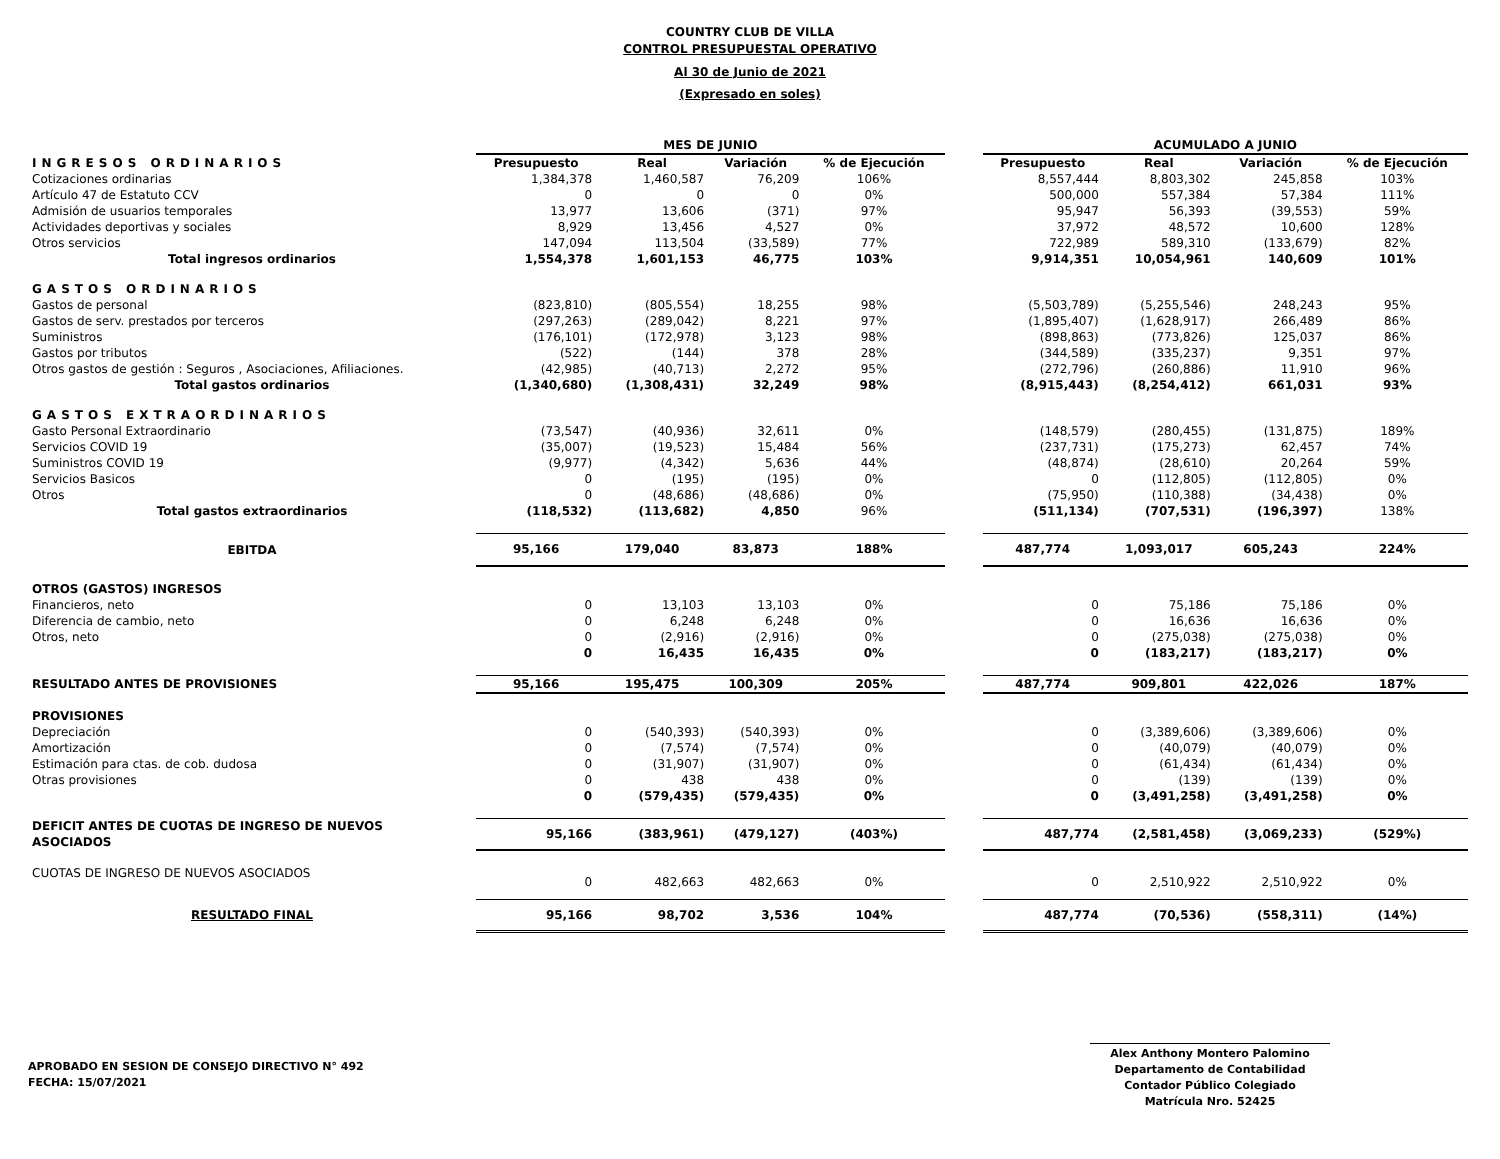COUNTRY CLUB DE VILLA
CONTROL PRESUPUESTAL OPERATIVO
Al 30 de Junio de 2021
(Expresado en soles)
| | MES DE JUNIO | | | | | ACUMULADO A JUNIO | | | |
| --- | --- | --- | --- | --- | --- | --- | --- | --- | --- |
| INGRESOS ORDINARIOS | Presupuesto | Real | Variación | % de Ejecución | | Presupuesto | Real | Variación | % de Ejecución |
| Cotizaciones ordinarias | 1,384,378 | 1,460,587 | 76,209 | 106% | | 8,557,444 | 8,803,302 | 245,858 | 103% |
| Artículo 47 de Estatuto CCV | 0 | 0 | 0 | 0% | | 500,000 | 557,384 | 57,384 | 111% |
| Admisión de usuarios temporales | 13,977 | 13,606 | (371) | 97% | | 95,947 | 56,393 | (39,553) | 59% |
| Actividades deportivas y sociales | 8,929 | 13,456 | 4,527 | 0% | | 37,972 | 48,572 | 10,600 | 128% |
| Otros servicios | 147,094 | 113,504 | (33,589) | 77% | | 722,989 | 589,310 | (133,679) | 82% |
| Total ingresos ordinarios | 1,554,378 | 1,601,153 | 46,775 | 103% | | 9,914,351 | 10,054,961 | 140,609 | 101% |
| GASTOS ORDINARIOS | | | | | | | | | |
| Gastos de personal | (823,810) | (805,554) | 18,255 | 98% | | (5,503,789) | (5,255,546) | 248,243 | 95% |
| Gastos de serv. prestados por terceros | (297,263) | (289,042) | 8,221 | 97% | | (1,895,407) | (1,628,917) | 266,489 | 86% |
| Suministros | (176,101) | (172,978) | 3,123 | 98% | | (898,863) | (773,826) | 125,037 | 86% |
| Gastos por tributos | (522) | (144) | 378 | 28% | | (344,589) | (335,237) | 9,351 | 97% |
| Otros gastos de gestión : Seguros , Asociaciones, Afiliaciones. | (42,985) | (40,713) | 2,272 | 95% | | (272,796) | (260,886) | 11,910 | 96% |
| Total gastos ordinarios | (1,340,680) | (1,308,431) | 32,249 | 98% | | (8,915,443) | (8,254,412) | 661,031 | 93% |
| GASTOS EXTRAORDINARIOS | | | | | | | | | |
| Gasto Personal Extraordinario | (73,547) | (40,936) | 32,611 | 0% | | (148,579) | (280,455) | (131,875) | 189% |
| Servicios COVID 19 | (35,007) | (19,523) | 15,484 | 56% | | (237,731) | (175,273) | 62,457 | 74% |
| Suministros COVID 19 | (9,977) | (4,342) | 5,636 | 44% | | (48,874) | (28,610) | 20,264 | 59% |
| Servicios Basicos | 0 | (195) | (195) | 0% | | 0 | (112,805) | (112,805) | 0% |
| Otros | 0 | (48,686) | (48,686) | 0% | | (75,950) | (110,388) | (34,438) | 0% |
| Total gastos extraordinarios | (118,532) | (113,682) | 4,850 | 96% | | (511,134) | (707,531) | (196,397) | 138% |
| EBITDA | 95,166 | 179,040 | 83,873 | 188% | | 487,774 | 1,093,017 | 605,243 | 224% |
| OTROS (GASTOS) INGRESOS | | | | | | | | | |
| Financieros, neto | 0 | 13,103 | 13,103 | 0% | | 0 | 75,186 | 75,186 | 0% |
| Diferencia de cambio, neto | 0 | 6,248 | 6,248 | 0% | | 0 | 16,636 | 16,636 | 0% |
| Otros, neto | 0 | (2,916) | (2,916) | 0% | | 0 | (275,038) | (275,038) | 0% |
| | 0 | 16,435 | 16,435 | 0% | | 0 | (183,217) | (183,217) | 0% |
| RESULTADO ANTES DE PROVISIONES | 95,166 | 195,475 | 100,309 | 205% | | 487,774 | 909,801 | 422,026 | 187% |
| PROVISIONES | | | | | | | | | |
| Depreciación | 0 | (540,393) | (540,393) | 0% | | 0 | (3,389,606) | (3,389,606) | 0% |
| Amortización | 0 | (7,574) | (7,574) | 0% | | 0 | (40,079) | (40,079) | 0% |
| Estimación para ctas. de cob. dudosa | 0 | (31,907) | (31,907) | 0% | | 0 | (61,434) | (61,434) | 0% |
| Otras provisiones | 0 | 438 | 438 | 0% | | 0 | (139) | (139) | 0% |
| | 0 | (579,435) | (579,435) | 0% | | 0 | (3,491,258) | (3,491,258) | 0% |
| DEFICIT ANTES DE CUOTAS DE INGRESO DE NUEVOS ASOCIADOS | 95,166 | (383,961) | (479,127) | (403%) | | 487,774 | (2,581,458) | (3,069,233) | (529%) |
| CUOTAS DE INGRESO DE NUEVOS ASOCIADOS | 0 | 482,663 | 482,663 | 0% | | 0 | 2,510,922 | 2,510,922 | 0% |
| RESULTADO FINAL | 95,166 | 98,702 | 3,536 | 104% | | 487,774 | (70,536) | (558,311) | (14%) |
APROBADO EN SESION DE CONSEJO DIRECTIVO N° 492
FECHA: 15/07/2021
Alex Anthony Montero Palomino
Departamento de Contabilidad
Contador Público Colegiado
Matrícula Nro. 52425